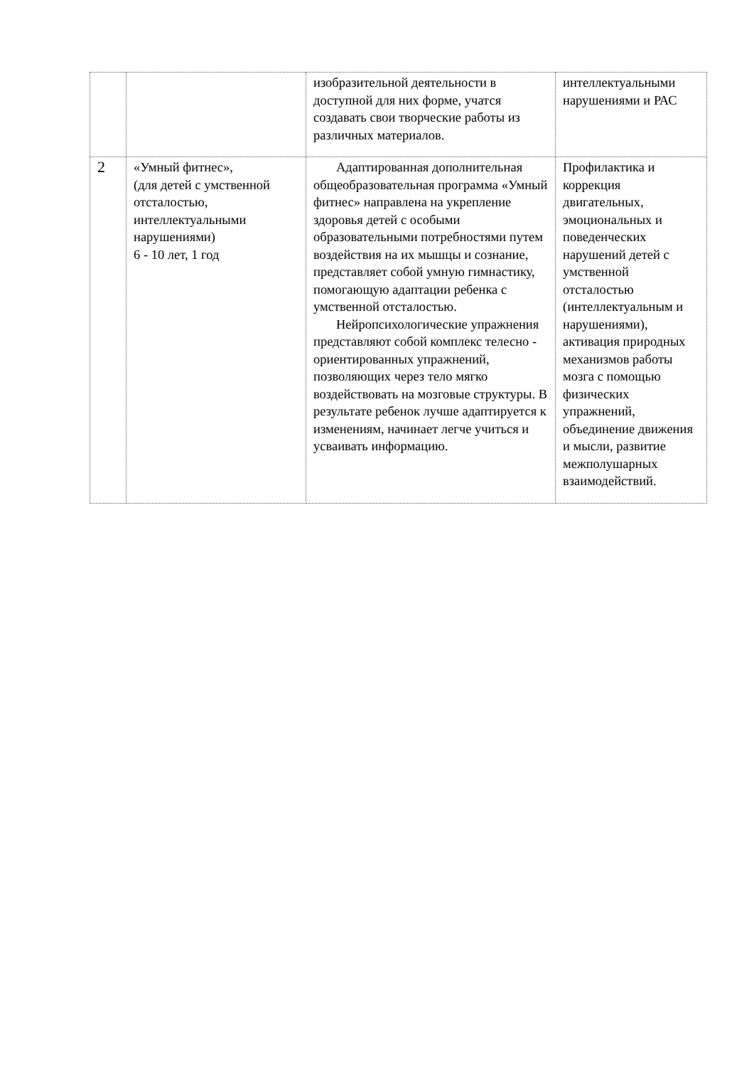| | | изобразительной деятельности в доступной для них форме, учатся создавать свои творческие работы из различных материалов. | интеллектуальными нарушениями и РАС |
| 2 | «Умный фитнес», (для детей с умственной отсталостью, интеллектуальными нарушениями) 6 - 10 лет, 1 год | Адаптированная дополнительная общеобразовательная программа «Умный фитнес» направлена на укрепление здоровья детей с особыми образовательными потребностями путем воздействия на их мышцы и сознание, представляет собой умную гимнастику, помогающую адаптации ребенка с умственной отсталостью. Нейропсихологические упражнения представляют собой комплекс телесно - ориентированных упражнений, позволяющих через тело мягко воздействовать на мозговые структуры. В результате ребенок лучше адаптируется к изменениям, начинает легче учиться и усваивать информацию. | Профилактика и коррекция двигательных, эмоциональных и поведенческих нарушений детей с умственной отсталостью (интеллектуальным и нарушениями), активация природных механизмов работы мозга с помощью физических упражнений, объединение движения и мысли, развитие межполушарных взаимодействий. |